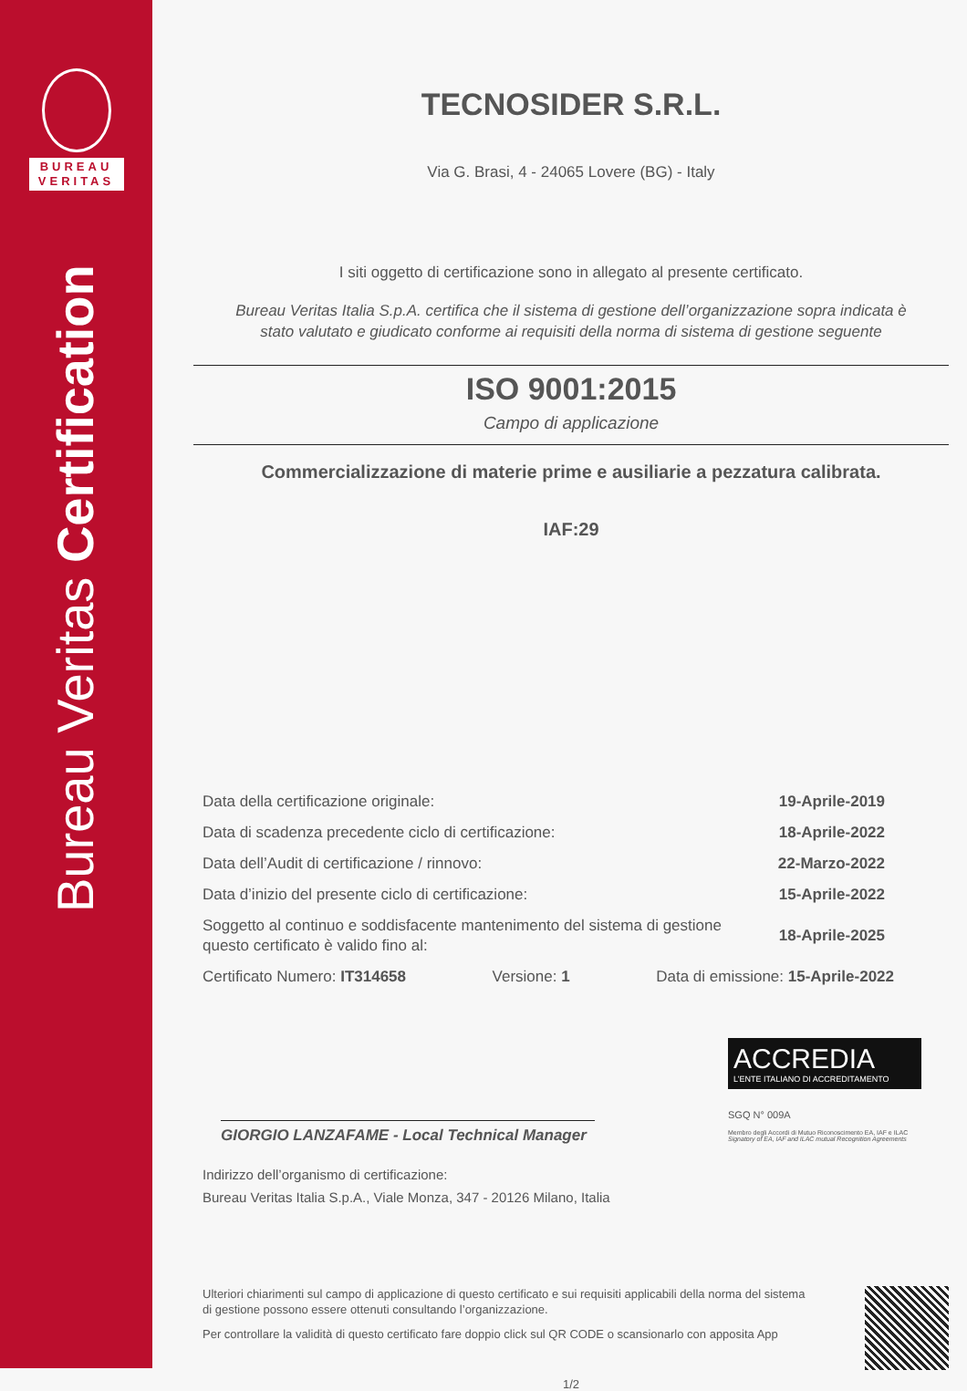BUREAU
VERITAS
Bureau Veritas Certification
TECNOSIDER S.R.L.
Via G. Brasi, 4 - 24065 Lovere (BG) - Italy
I siti oggetto di certificazione sono in allegato al presente certificato.
Bureau Veritas Italia S.p.A. certifica che il sistema di gestione dell’organizzazione sopra indicata è
stato valutato e giudicato conforme ai requisiti della norma di sistema di gestione seguente
ISO 9001:2015
Campo di applicazione
Commercializzazione di materie prime e ausiliarie a pezzatura calibrata.
IAF:29
Data della certificazione originale: 19-Aprile-2019
Data di scadenza precedente ciclo di certificazione: 18-Aprile-2022
Data dell’Audit di certificazione / rinnovo: 22-Marzo-2022
Data d’inizio del presente ciclo di certificazione: 15-Aprile-2022
Soggetto al continuo e soddisfacente mantenimento del sistema di gestione
questo certificato è valido fino al: 18-Aprile-2025
Certificato Numero: IT314658 Versione: 1 Data di emissione: 15-Aprile-2022
GIORGIO LANZAFAME - Local Technical Manager
ACCREDIA
L’ENTE ITALIANO DI ACCREDITAMENTO
SGQ N° 009A
Membro degli Accordi di Mutuo Riconoscimento EA, IAF e ILAC
Signatory of EA, IAF and ILAC mutual Recognition Agreements
Indirizzo dell’organismo di certificazione:
Bureau Veritas Italia S.p.A., Viale Monza, 347 - 20126 Milano, Italia
Ulteriori chiarimenti sul campo di applicazione di questo certificato e sui requisiti applicabili della norma del sistema
di gestione possono essere ottenuti consultando l’organizzazione.
Per controllare la validità di questo certificato fare doppio click sul QR CODE o scansionarlo con apposita App
1/2